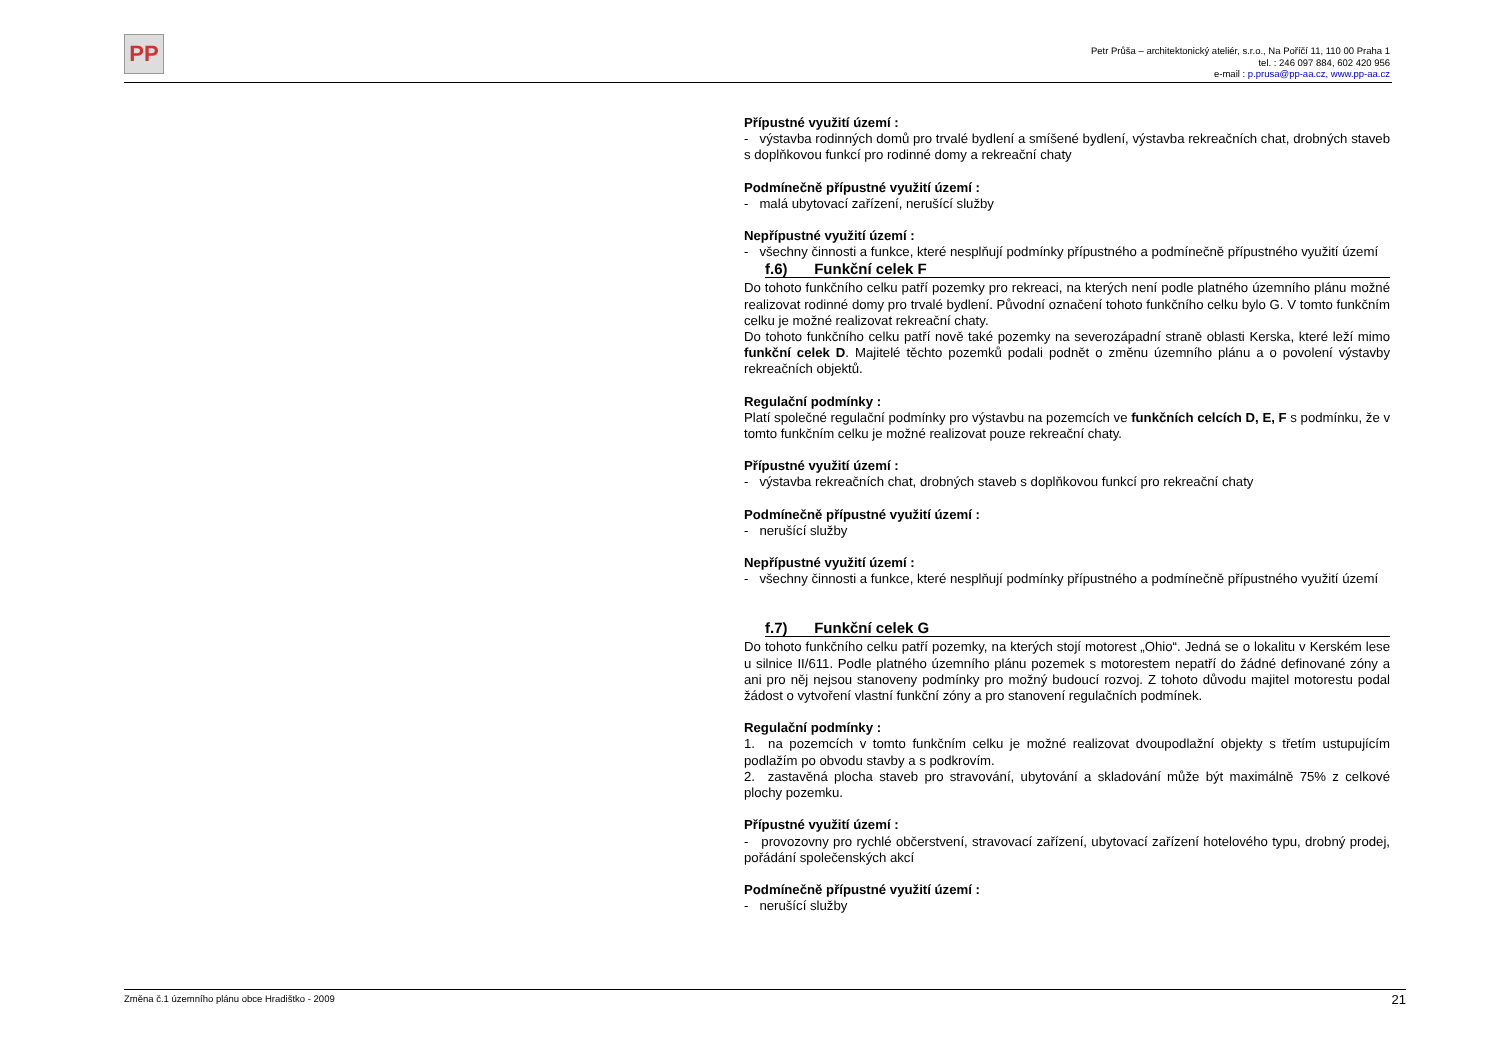PP
Petr Průša – architektonický ateliér, s.r.o., Na Poříčí 11, 110 00 Praha 1
tel. : 246 097 884, 602 420 956
e-mail : p.prusa@pp-aa.cz, www.pp-aa.cz
Přípustné využití území :
- výstavba rodinných domů pro trvalé bydlení a smíšené bydlení, výstavba rekreačních chat, drobných staveb s doplňkovou funkcí pro rodinné domy a rekreační chaty
Podmínečně přípustné využití území :
- malá ubytovací zařízení, nerušící služby
Nepřípustné využití území :
- všechny činnosti a funkce, které nesplňují podmínky přípustného a podmínečně přípustného využití území
f.6) Funkční celek F
Do tohoto funkčního celku patří pozemky pro rekreaci, na kterých není podle platného územního plánu možné realizovat rodinné domy pro trvalé bydlení. Původní označení tohoto funkčního celku bylo G. V tomto funkčním celku je možné realizovat rekreační chaty.
Do tohoto funkčního celku patří nově také pozemky na severozápadní straně oblasti Kerska, které leží mimo funkční celek D. Majitelé těchto pozemků podali podnět o změnu územního plánu a o povolení výstavby rekreačních objektů.
Regulační podmínky :
Platí společné regulační podmínky pro výstavbu na pozemcích ve funkčních celcích D, E, F s podmínku, že v tomto funkčním celku je možné realizovat pouze rekreační chaty.
Přípustné využití území :
- výstavba rekreačních chat, drobných staveb s doplňkovou funkcí pro rekreační chaty
Podmínečně přípustné využití území :
- nerušící služby
Nepřípustné využití území :
- všechny činnosti a funkce, které nesplňují podmínky přípustného a podmínečně přípustného využití území
f.7) Funkční celek G
Do tohoto funkčního celku patří pozemky, na kterých stojí motorest „Ohio“. Jedná se o lokalitu v Kerském lese u silnice II/611. Podle platného územního plánu pozemek s motorestem nepatří do žádné definované zóny a ani pro něj nejsou stanoveny podmínky pro možný budoucí rozvoj. Z tohoto důvodu majitel motorestu podal žádost o vytvoření vlastní funkční zóny a pro stanovení regulačních podmínek.
Regulační podmínky :
1. na pozemcích v tomto funkčním celku je možné realizovat dvoupodlažní objekty s třetím ustupujícím podlažím po obvodu stavby a s podkrovím.
2. zastavěná plocha staveb pro stravování, ubytování a skladování může být maximálně 75% z celkové plochy pozemku.
Přípustné využití území :
- provozovny pro rychlé občerstvení, stravovací zařízení, ubytovací zařízení hotelového typu, drobný prodej, pořádání společenských akcí
Podmínečně přípustné využití území :
- nerušící služby
Změna č.1 územního plánu obce Hradištko - 2009 21